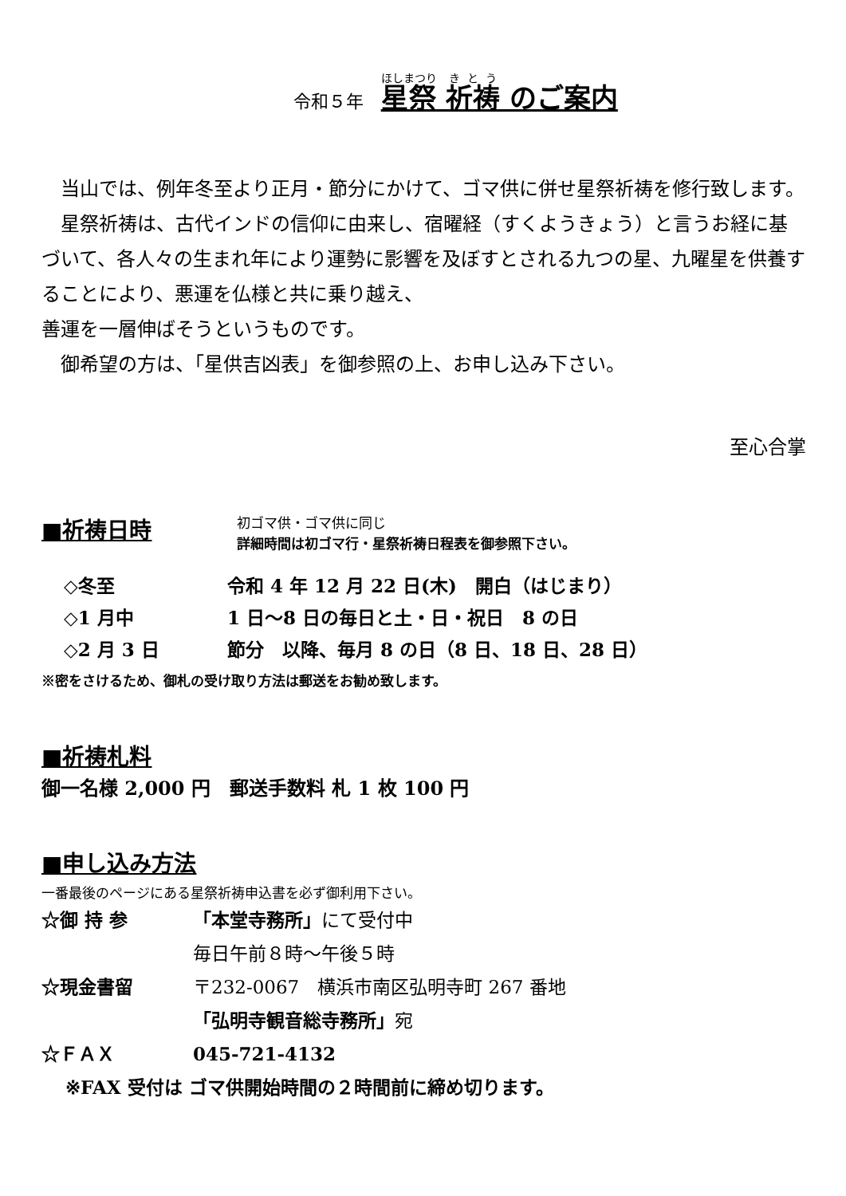令和５年　星祭 祈祷 のご案内
　当山では、例年冬至より正月・節分にかけて、ゴマ供に併せ星祭祈祷を修行致します。
　星祭祈祷は、古代インドの信仰に由来し、宿曜経（すくようきょう）と言うお経に基づいて、各人々の生まれ年により運勢に影響を及ぼすとされる九つの星、九曜星を供養することにより、悪運を仏様と共に乗り越え、
善運を一層伸ばそうというものです。
　御希望の方は、「星供吉凶表」を御参照の上、お申し込み下さい。
至心合掌
■祈祷日時
初ゴマ供・ゴマ供に同じ
詳細時間は初ゴマ行・星祭祈祷日程表を御参照下さい。
◇冬至 令和 4 年 12 月 22 日(木)　開白（はじまり）
◇1 月中 1 日～8 日の毎日と土・日・祝日　8 の日
◇2 月 3 日 節分　以降、毎月 8 の日（8 日、18 日、28 日）
※密をさけるため、御札の受け取り方法は郵送をお勧め致します。
■祈祷札料
御一名様 2,000 円　郵送手数料 札 1 枚 100 円
■申し込み方法
一番最後のページにある星祭祈祷申込書を必ず御利用下さい。
☆御 持 参 「本堂寺務所」にて受付中
毎日午前８時～午後５時
☆現金書留 〒232-0067　横浜市南区弘明寺町 267 番地
「弘明寺観音総寺務所」宛
☆ＦＡＸ 045-721-4132
※FAX 受付は ゴマ供開始時間の２時間前に締め切ります。